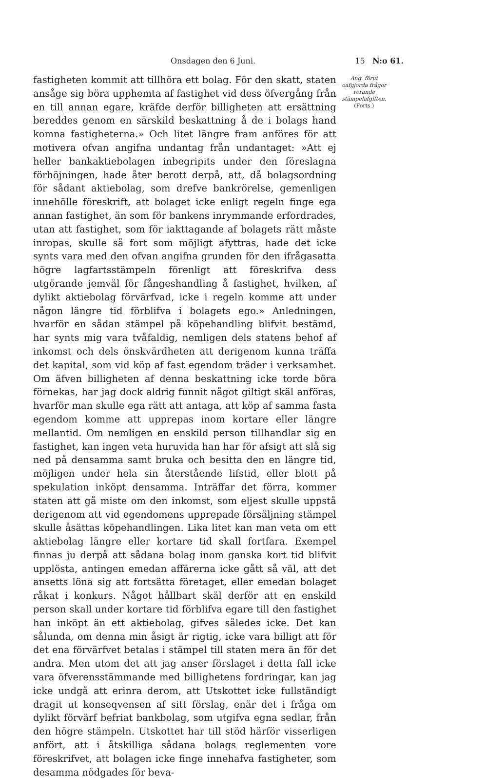Onsdagen den 6 Juni. 15 N:o 61.
fastigheten kommit att tillhöra ett bolag. För den skatt, staten ansåge sig böra upphemta af fastighet vid dess öfvergång från en till annan egare, kräfde derför billigheten att ersättning bereddes genom en särskild beskattning å de i bolags hand komna fastigheterna.» Och litet längre fram anföres för att motivera ofvan angifna undantag från undantaget: »Att ej heller bankaktiebolagen inbegripits under den föreslagna förhöjningen, hade åter berott derpå, att, då bolagsordning för sådant aktiebolag, som drefve bankrörelse, gemenligen innehölle föreskrift, att bolaget icke enligt regeln finge ega annan fastighet, än som för bankens inrymmande erfordrades, utan att fastighet, som för iakttagande af bolagets rätt måste inropas, skulle så fort som möjligt afyttras, hade det icke synts vara med den ofvan angifna grunden för den ifrågasatta högre lagfartsstämpeln förenligt att föreskrifva dess utgörande jemväl för fångeshandling å fastighet, hvilken, af dylikt aktiebolag förvärfvad, icke i regeln komme att under någon längre tid förblifva i bolagets ego.» Anledningen, hvarför en sådan stämpel på köpehandling blifvit bestämd, har synts mig vara tvåfaldig, nemligen dels statens behof af inkomst och dels önskvärdheten att derigenom kunna träffa det kapital, som vid köp af fast egendom träder i verksamhet. Om äfven billigheten af denna beskattning icke torde böra förnekas, har jag dock aldrig funnit något giltigt skäl anföras, hvarför man skulle ega rätt att antaga, att köp af samma fasta egendom komme att upprepas inom kortare eller längre mellantid. Om nemligen en enskild person tillhandlar sig en fastighet, kan ingen veta huruvida han har för afsigt att slå sig ned på densamma samt bruka och besitta den en längre tid, möjligen under hela sin återstående lifstid, eller blott på spekulation inköpt densamma. Inträffar det förra, kommer staten att gå miste om den inkomst, som eljest skulle uppstå derigenom att vid egendomens upprepade försäljning stämpel skulle åsättas köpehandlingen. Lika litet kan man veta om ett aktiebolag längre eller kortare tid skall fortfara. Exempel finnas ju derpå att sådana bolag inom ganska kort tid blifvit upplösta, antingen emedan affärerna icke gått så väl, att det ansetts löna sig att fortsätta företaget, eller emedan bolaget råkat i konkurs. Något hållbart skäl derför att en enskild person skall under kortare tid förblifva egare till den fastighet han inköpt än ett aktiebolag, gifves således icke. Det kan sålunda, om denna min åsigt är rigtig, icke vara billigt att för det ena förvärfvet betalas i stämpel till staten mera än för det andra. Men utom det att jag anser förslaget i detta fall icke vara öfverensstämmande med billighetens fordringar, kan jag icke undgå att erinra derom, att Utskottet icke fullständigt dragit ut konseqvensen af sitt förslag, enär det i fråga om dylikt förvärf befriat bankbolag, som utgifva egna sedlar, från den högre stämpeln. Utskottet har till stöd härför visserligen anfört, att i åtskilliga sådana bolags reglementen vore föreskrifvet, att bolagen icke finge innehafva fastigheter, som desamma nödgades för beva-
Ang. förut oafgjorda frågor rörande stämpelafgiften.
(Forts.)